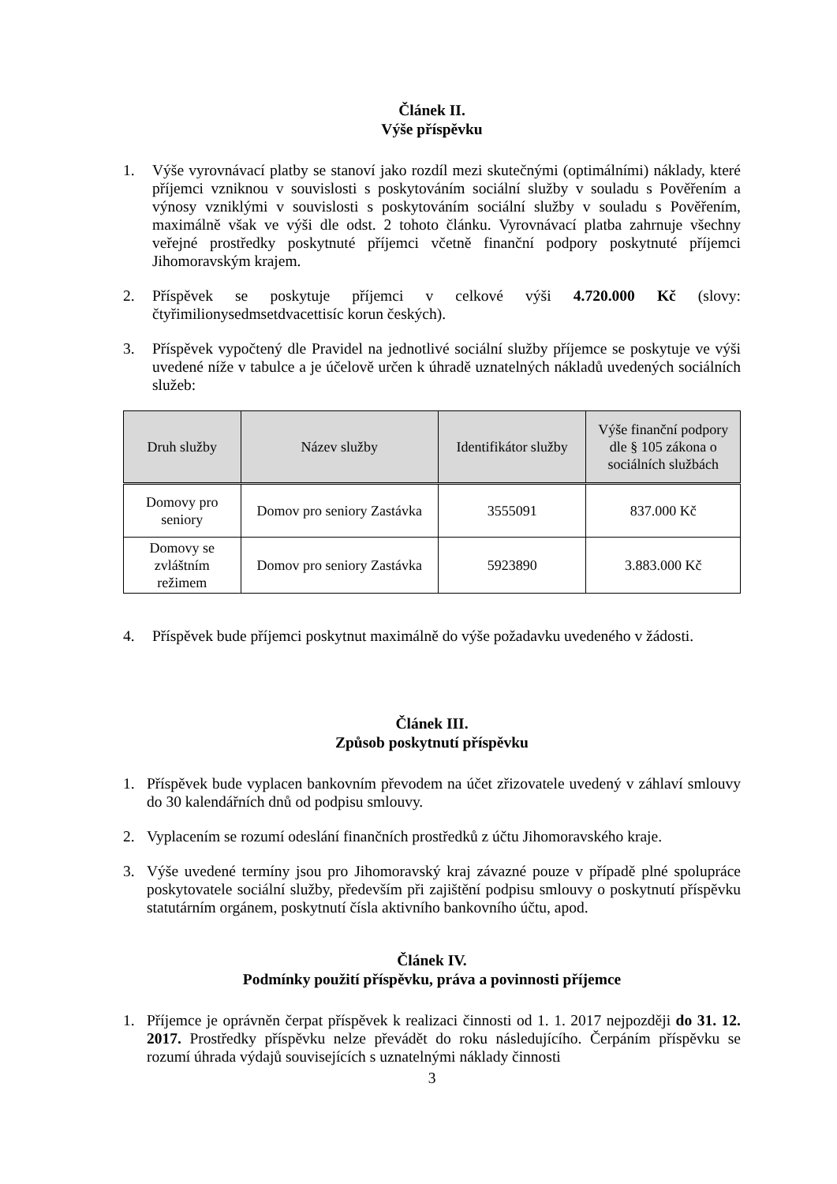Článek II.
Výše příspěvku
1. Výše vyrovnávací platby se stanoví jako rozdíl mezi skutečnými (optimálními) náklady, které příjemci vzniknou v souvislosti s poskytováním sociální služby v souladu s Pověřením a výnosy vzniklými v souvislosti s poskytováním sociální služby v souladu s Pověřením, maximálně však ve výši dle odst. 2 tohoto článku. Vyrovnávací platba zahrnuje všechny veřejné prostředky poskytnuté příjemci včetně finanční podpory poskytnuté příjemci Jihomoravským krajem.
2. Příspěvek se poskytuje příjemci v celkové výši 4.720.000 Kč (slovy: čtyřimilionysedmsetdvacettisíc korun českých).
3. Příspěvek vypočtený dle Pravidel na jednotlivé sociální služby příjemce se poskytuje ve výši uvedené níže v tabulce a je účelově určen k úhradě uznatelných nákladů uvedených sociálních služeb:
| Druh služby | Název služby | Identifikátor služby | Výše finanční podpory dle § 105 zákona o sociálních službách |
| --- | --- | --- | --- |
| Domovy pro seniory | Domov pro seniory Zastávka | 3555091 | 837.000 Kč |
| Domovy se zvláštním režimem | Domov pro seniory Zastávka | 5923890 | 3.883.000 Kč |
4. Příspěvek bude příjemci poskytnut maximálně do výše požadavku uvedeného v žádosti.
Článek III.
Způsob poskytnutí příspěvku
1. Příspěvek bude vyplacen bankovním převodem na účet zřizovatele uvedený v záhlaví smlouvy do 30 kalendářních dnů od podpisu smlouvy.
2. Vyplacením se rozumí odeslání finančních prostředků z účtu Jihomoravského kraje.
3. Výše uvedené termíny jsou pro Jihomoravský kraj závazné pouze v případě plné spolupráce poskytovatele sociální služby, především při zajištění podpisu smlouvy o poskytnutí příspěvku statutárním orgánem, poskytnutí čísla aktivního bankovního účtu, apod.
Článek IV.
Podmínky použití příspěvku, práva a povinnosti příjemce
1. Příjemce je oprávněn čerpat příspěvek k realizaci činnosti od 1. 1. 2017 nejpozději do 31. 12. 2017. Prostředky příspěvku nelze převádět do roku následujícího. Čerpáním příspěvku se rozumí úhrada výdajů souvisejících s uznatelnými náklady činnosti
3